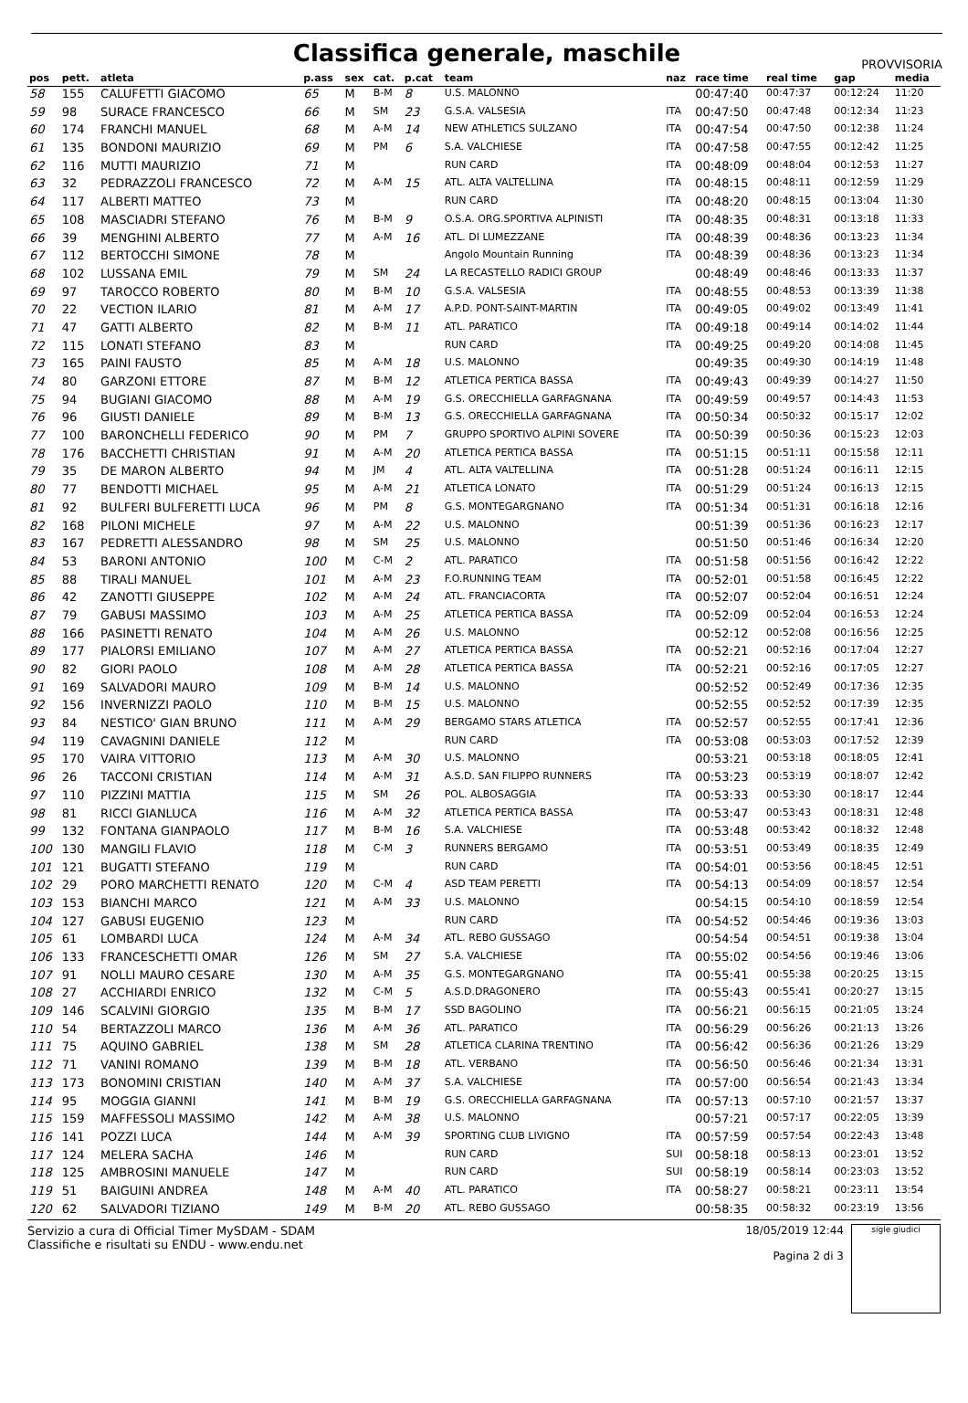Classifica generale, maschile
PROVVISORIA
| pos | pett. | atleta | p.ass | sex | cat. | p.cat | team | naz | race time | real time | gap | media |
| --- | --- | --- | --- | --- | --- | --- | --- | --- | --- | --- | --- | --- |
| 58 | 155 | CALUFETTI GIACOMO | 65 | M | B-M | 8 | U.S. MALONNO | | 00:47:40 | 00:47:37 | 00:12:24 | 11:20 |
| 59 | 98 | SURACE FRANCESCO | 66 | M | SM | 23 | G.S.A. VALSESIA | ITA | 00:47:50 | 00:47:48 | 00:12:34 | 11:23 |
| 60 | 174 | FRANCHI MANUEL | 68 | M | A-M | 14 | NEW ATHLETICS SULZANO | ITA | 00:47:54 | 00:47:50 | 00:12:38 | 11:24 |
| 61 | 135 | BONDONI MAURIZIO | 69 | M | PM | 6 | S.A. VALCHIESE | ITA | 00:47:58 | 00:47:55 | 00:12:42 | 11:25 |
| 62 | 116 | MUTTI MAURIZIO | 71 | M | | | RUN CARD | ITA | 00:48:09 | 00:48:04 | 00:12:53 | 11:27 |
| 63 | 32 | PEDRAZZOLI FRANCESCO | 72 | M | A-M | 15 | ATL. ALTA VALTELLINA | ITA | 00:48:15 | 00:48:11 | 00:12:59 | 11:29 |
| 64 | 117 | ALBERTI MATTEO | 73 | M | | | RUN CARD | ITA | 00:48:20 | 00:48:15 | 00:13:04 | 11:30 |
| 65 | 108 | MASCIADRI STEFANO | 76 | M | B-M | 9 | O.S.A. ORG.SPORTIVA ALPINISTI | ITA | 00:48:35 | 00:48:31 | 00:13:18 | 11:33 |
| 66 | 39 | MENGHINI ALBERTO | 77 | M | A-M | 16 | ATL. DI LUMEZZANE | ITA | 00:48:39 | 00:48:36 | 00:13:23 | 11:34 |
| 67 | 112 | BERTOCCHI SIMONE | 78 | M | | | Angolo Mountain Running | ITA | 00:48:39 | 00:48:36 | 00:13:23 | 11:34 |
| 68 | 102 | LUSSANA EMIL | 79 | M | SM | 24 | LA RECASTELLO RADICI GROUP | | 00:48:49 | 00:48:46 | 00:13:33 | 11:37 |
| 69 | 97 | TAROCCO ROBERTO | 80 | M | B-M | 10 | G.S.A. VALSESIA | ITA | 00:48:55 | 00:48:53 | 00:13:39 | 11:38 |
| 70 | 22 | VECTION ILARIO | 81 | M | A-M | 17 | A.P.D. PONT-SAINT-MARTIN | ITA | 00:49:05 | 00:49:02 | 00:13:49 | 11:41 |
| 71 | 47 | GATTI ALBERTO | 82 | M | B-M | 11 | ATL. PARATICO | ITA | 00:49:18 | 00:49:14 | 00:14:02 | 11:44 |
| 72 | 115 | LONATI STEFANO | 83 | M | | | RUN CARD | ITA | 00:49:25 | 00:49:20 | 00:14:08 | 11:45 |
| 73 | 165 | PAINI FAUSTO | 85 | M | A-M | 18 | U.S. MALONNO | | 00:49:35 | 00:49:30 | 00:14:19 | 11:48 |
| 74 | 80 | GARZONI ETTORE | 87 | M | B-M | 12 | ATLETICA PERTICA BASSA | ITA | 00:49:43 | 00:49:39 | 00:14:27 | 11:50 |
| 75 | 94 | BUGIANI GIACOMO | 88 | M | A-M | 19 | G.S. ORECCHIELLA GARFAGNANA | ITA | 00:49:59 | 00:49:57 | 00:14:43 | 11:53 |
| 76 | 96 | GIUSTI DANIELE | 89 | M | B-M | 13 | G.S. ORECCHIELLA GARFAGNANA | ITA | 00:50:34 | 00:50:32 | 00:15:17 | 12:02 |
| 77 | 100 | BARONCHELLI FEDERICO | 90 | M | PM | 7 | GRUPPO SPORTIVO ALPINI SOVERE | ITA | 00:50:39 | 00:50:36 | 00:15:23 | 12:03 |
| 78 | 176 | BACCHETTI CHRISTIAN | 91 | M | A-M | 20 | ATLETICA PERTICA BASSA | ITA | 00:51:15 | 00:51:11 | 00:15:58 | 12:11 |
| 79 | 35 | DE MARON ALBERTO | 94 | M | JM | 4 | ATL. ALTA VALTELLINA | ITA | 00:51:28 | 00:51:24 | 00:16:11 | 12:15 |
| 80 | 77 | BENDOTTI MICHAEL | 95 | M | A-M | 21 | ATLETICA LONATO | ITA | 00:51:29 | 00:51:24 | 00:16:13 | 12:15 |
| 81 | 92 | BULFERI BULFERETTI LUCA | 96 | M | PM | 8 | G.S. MONTEGARGNANO | ITA | 00:51:34 | 00:51:31 | 00:16:18 | 12:16 |
| 82 | 168 | PILONI MICHELE | 97 | M | A-M | 22 | U.S. MALONNO | | 00:51:39 | 00:51:36 | 00:16:23 | 12:17 |
| 83 | 167 | PEDRETTI ALESSANDRO | 98 | M | SM | 25 | U.S. MALONNO | | 00:51:50 | 00:51:46 | 00:16:34 | 12:20 |
| 84 | 53 | BARONI ANTONIO | 100 | M | C-M | 2 | ATL. PARATICO | ITA | 00:51:58 | 00:51:56 | 00:16:42 | 12:22 |
| 85 | 88 | TIRALI MANUEL | 101 | M | A-M | 23 | F.O.RUNNING TEAM | ITA | 00:52:01 | 00:51:58 | 00:16:45 | 12:22 |
| 86 | 42 | ZANOTTI GIUSEPPE | 102 | M | A-M | 24 | ATL. FRANCIACORTA | ITA | 00:52:07 | 00:52:04 | 00:16:51 | 12:24 |
| 87 | 79 | GABUSI MASSIMO | 103 | M | A-M | 25 | ATLETICA PERTICA BASSA | ITA | 00:52:09 | 00:52:04 | 00:16:53 | 12:24 |
| 88 | 166 | PASINETTI RENATO | 104 | M | A-M | 26 | U.S. MALONNO | | 00:52:12 | 00:52:08 | 00:16:56 | 12:25 |
| 89 | 177 | PIALORSI EMILIANO | 107 | M | A-M | 27 | ATLETICA PERTICA BASSA | ITA | 00:52:21 | 00:52:16 | 00:17:04 | 12:27 |
| 90 | 82 | GIORI PAOLO | 108 | M | A-M | 28 | ATLETICA PERTICA BASSA | ITA | 00:52:21 | 00:52:16 | 00:17:05 | 12:27 |
| 91 | 169 | SALVADORI MAURO | 109 | M | B-M | 14 | U.S. MALONNO | | 00:52:52 | 00:52:49 | 00:17:36 | 12:35 |
| 92 | 156 | INVERNIZZI PAOLO | 110 | M | B-M | 15 | U.S. MALONNO | | 00:52:55 | 00:52:52 | 00:17:39 | 12:35 |
| 93 | 84 | NESTICO' GIAN BRUNO | 111 | M | A-M | 29 | BERGAMO STARS ATLETICA | ITA | 00:52:57 | 00:52:55 | 00:17:41 | 12:36 |
| 94 | 119 | CAVAGNINI DANIELE | 112 | M | | | RUN CARD | ITA | 00:53:08 | 00:53:03 | 00:17:52 | 12:39 |
| 95 | 170 | VAIRA VITTORIO | 113 | M | A-M | 30 | U.S. MALONNO | | 00:53:21 | 00:53:18 | 00:18:05 | 12:41 |
| 96 | 26 | TACCONI CRISTIAN | 114 | M | A-M | 31 | A.S.D. SAN FILIPPO RUNNERS | ITA | 00:53:23 | 00:53:19 | 00:18:07 | 12:42 |
| 97 | 110 | PIZZINI MATTIA | 115 | M | SM | 26 | POL. ALBOSAGGIA | ITA | 00:53:33 | 00:53:30 | 00:18:17 | 12:44 |
| 98 | 81 | RICCI GIANLUCA | 116 | M | A-M | 32 | ATLETICA PERTICA BASSA | ITA | 00:53:47 | 00:53:43 | 00:18:31 | 12:48 |
| 99 | 132 | FONTANA GIANPAOLO | 117 | M | B-M | 16 | S.A. VALCHIESE | ITA | 00:53:48 | 00:53:42 | 00:18:32 | 12:48 |
| 100 | 130 | MANGILI FLAVIO | 118 | M | C-M | 3 | RUNNERS BERGAMO | ITA | 00:53:51 | 00:53:49 | 00:18:35 | 12:49 |
| 101 | 121 | BUGATTI STEFANO | 119 | M | | | RUN CARD | ITA | 00:54:01 | 00:53:56 | 00:18:45 | 12:51 |
| 102 | 29 | PORO MARCHETTI RENATO | 120 | M | C-M | 4 | ASD TEAM PERETTI | ITA | 00:54:13 | 00:54:09 | 00:18:57 | 12:54 |
| 103 | 153 | BIANCHI MARCO | 121 | M | A-M | 33 | U.S. MALONNO | | 00:54:15 | 00:54:10 | 00:18:59 | 12:54 |
| 104 | 127 | GABUSI EUGENIO | 123 | M | | | RUN CARD | ITA | 00:54:52 | 00:54:46 | 00:19:36 | 13:03 |
| 105 | 61 | LOMBARDI LUCA | 124 | M | A-M | 34 | ATL. REBO GUSSAGO | | 00:54:54 | 00:54:51 | 00:19:38 | 13:04 |
| 106 | 133 | FRANCESCHETTI OMAR | 126 | M | SM | 27 | S.A. VALCHIESE | ITA | 00:55:02 | 00:54:56 | 00:19:46 | 13:06 |
| 107 | 91 | NOLLI MAURO CESARE | 130 | M | A-M | 35 | G.S. MONTEGARGNANO | ITA | 00:55:41 | 00:55:38 | 00:20:25 | 13:15 |
| 108 | 27 | ACCHIARDI ENRICO | 132 | M | C-M | 5 | A.S.D.DRAGONERO | ITA | 00:55:43 | 00:55:41 | 00:20:27 | 13:15 |
| 109 | 146 | SCALVINI GIORGIO | 135 | M | B-M | 17 | SSD BAGOLINO | ITA | 00:56:21 | 00:56:15 | 00:21:05 | 13:24 |
| 110 | 54 | BERTAZZOLI MARCO | 136 | M | A-M | 36 | ATL. PARATICO | ITA | 00:56:29 | 00:56:26 | 00:21:13 | 13:26 |
| 111 | 75 | AQUINO GABRIEL | 138 | M | SM | 28 | ATLETICA CLARINA TRENTINO | ITA | 00:56:42 | 00:56:36 | 00:21:26 | 13:29 |
| 112 | 71 | VANINI ROMANO | 139 | M | B-M | 18 | ATL. VERBANO | ITA | 00:56:50 | 00:56:46 | 00:21:34 | 13:31 |
| 113 | 173 | BONOMINI CRISTIAN | 140 | M | A-M | 37 | S.A. VALCHIESE | ITA | 00:57:00 | 00:56:54 | 00:21:43 | 13:34 |
| 114 | 95 | MOGGIA GIANNI | 141 | M | B-M | 19 | G.S. ORECCHIELLA GARFAGNANA | ITA | 00:57:13 | 00:57:10 | 00:21:57 | 13:37 |
| 115 | 159 | MAFFESSOLI MASSIMO | 142 | M | A-M | 38 | U.S. MALONNO | | 00:57:21 | 00:57:17 | 00:22:05 | 13:39 |
| 116 | 141 | POZZI LUCA | 144 | M | A-M | 39 | SPORTING CLUB LIVIGNO | ITA | 00:57:59 | 00:57:54 | 00:22:43 | 13:48 |
| 117 | 124 | MELERA SACHA | 146 | M | | | RUN CARD | SUI | 00:58:18 | 00:58:13 | 00:23:01 | 13:52 |
| 118 | 125 | AMBROSINI MANUELE | 147 | M | | | RUN CARD | SUI | 00:58:19 | 00:58:14 | 00:23:03 | 13:52 |
| 119 | 51 | BAIGUINI ANDREA | 148 | M | A-M | 40 | ATL. PARATICO | ITA | 00:58:27 | 00:58:21 | 00:23:11 | 13:54 |
| 120 | 62 | SALVADORI TIZIANO | 149 | M | B-M | 20 | ATL. REBO GUSSAGO | | 00:58:35 | 00:58:32 | 00:23:19 | 13:56 |
Servizio a cura di Official Timer MySDAM - SDAM
Classifiche e risultati su ENDU - www.endu.net
18/05/2019 12:44
Pagina 2 di 3
sigle giudici